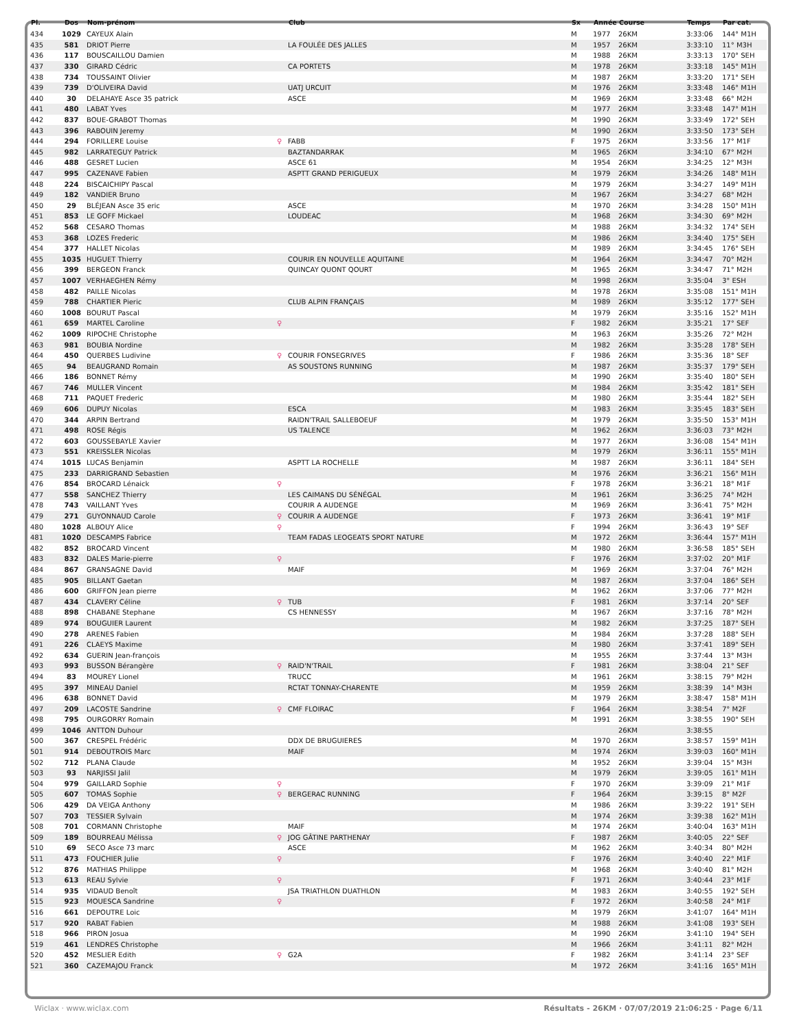| Pl. | Dos | Nom-prénom | | Club | Sx | Année | Course | Temps | Par cat. |
| --- | --- | --- | --- | --- | --- | --- | --- | --- | --- |
| 434 | 1029 | CAYEUX Alain | | | M | 1977 | 26KM | 3:33:06 | 144° M1H |
| 435 | 581 | DRIOT Pierre | | LA FOULÉE DES JALLES | M | 1957 | 26KM | 3:33:10 | 11° M3H |
| 436 | 117 | BOUSCAILLOU Damien | | | M | 1988 | 26KM | 3:33:13 | 170° SEH |
| 437 | 330 | GIRARD Cédric | | CA PORTETS | M | 1978 | 26KM | 3:33:18 | 145° M1H |
| 438 | 734 | TOUSSAINT Olivier | | | M | 1987 | 26KM | 3:33:20 | 171° SEH |
| 439 | 739 | D'OLIVEIRA David | | UATJ URCUIT | M | 1976 | 26KM | 3:33:48 | 146° M1H |
| 440 | 30 | DELAHAYE Asce 35 patrick | | ASCE | M | 1969 | 26KM | 3:33:48 | 66° M2H |
| 441 | 480 | LABAT Yves | | | M | 1977 | 26KM | 3:33:48 | 147° M1H |
| 442 | 837 | BOUE-GRABOT Thomas | | | M | 1990 | 26KM | 3:33:49 | 172° SEH |
| 443 | 396 | RABOUIN Jeremy | | | M | 1990 | 26KM | 3:33:50 | 173° SEH |
| 444 | 294 | FORILLERE Louise | ♀ | FABB | F | 1975 | 26KM | 3:33:56 | 17° M1F |
| 445 | 982 | LARRATEGUY Patrick | | BAZTANDARRAK | M | 1965 | 26KM | 3:34:10 | 67° M2H |
| 446 | 488 | GESRET Lucien | | ASCE 61 | M | 1954 | 26KM | 3:34:25 | 12° M3H |
| 447 | 995 | CAZENAVE Fabien | | ASPTT GRAND PERIGUEUX | M | 1979 | 26KM | 3:34:26 | 148° M1H |
| 448 | 224 | BISCAICHIPY Pascal | | | M | 1979 | 26KM | 3:34:27 | 149° M1H |
| 449 | 182 | VANDIER Bruno | | | M | 1967 | 26KM | 3:34:27 | 68° M2H |
| 450 | 29 | BLÉJEAN Asce 35 eric | | ASCE | M | 1970 | 26KM | 3:34:28 | 150° M1H |
| 451 | 853 | LE GOFF Mickael | | LOUDEAC | M | 1968 | 26KM | 3:34:30 | 69° M2H |
| 452 | 568 | CESARO Thomas | | | M | 1988 | 26KM | 3:34:32 | 174° SEH |
| 453 | 368 | LOZES Frederic | | | M | 1986 | 26KM | 3:34:40 | 175° SEH |
| 454 | 377 | HALLET Nicolas | | | M | 1989 | 26KM | 3:34:45 | 176° SEH |
| 455 | 1035 | HUGUET Thierry | | COURIR EN NOUVELLE AQUITAINE | M | 1964 | 26KM | 3:34:47 | 70° M2H |
| 456 | 399 | BERGEON Franck | | QUINCAY QUONT QOURT | M | 1965 | 26KM | 3:34:47 | 71° M2H |
| 457 | 1007 | VERHAEGHEN Rémy | | | M | 1998 | 26KM | 3:35:04 | 3° ESH |
| 458 | 482 | PAILLE Nicolas | | | M | 1978 | 26KM | 3:35:08 | 151° M1H |
| 459 | 788 | CHARTIER Pieric | | CLUB ALPIN FRANÇAIS | M | 1989 | 26KM | 3:35:12 | 177° SEH |
| 460 | 1008 | BOURUT Pascal | | | M | 1979 | 26KM | 3:35:16 | 152° M1H |
| 461 | 659 | MARTEL Caroline | ♀ | | F | 1982 | 26KM | 3:35:21 | 17° SEF |
| 462 | 1009 | RIPOCHE Christophe | | | M | 1963 | 26KM | 3:35:26 | 72° M2H |
| 463 | 981 | BOUBIA Nordine | | | M | 1982 | 26KM | 3:35:28 | 178° SEH |
| 464 | 450 | QUERBES Ludivine | ♀ | COURIR FONSEGRIVES | F | 1986 | 26KM | 3:35:36 | 18° SEF |
| 465 | 94 | BEAUGRAND Romain | | AS SOUSTONS RUNNING | M | 1987 | 26KM | 3:35:37 | 179° SEH |
| 466 | 186 | BONNET Rémy | | | M | 1990 | 26KM | 3:35:40 | 180° SEH |
| 467 | 746 | MULLER Vincent | | | M | 1984 | 26KM | 3:35:42 | 181° SEH |
| 468 | 711 | PAQUET Frederic | | | M | 1980 | 26KM | 3:35:44 | 182° SEH |
| 469 | 606 | DUPUY Nicolas | | ESCA | M | 1983 | 26KM | 3:35:45 | 183° SEH |
| 470 | 344 | ARPIN Bertrand | | RAIDN'TRAIL SALLEBOEUF | M | 1979 | 26KM | 3:35:50 | 153° M1H |
| 471 | 498 | ROSE Régis | | US TALENCE | M | 1962 | 26KM | 3:36:03 | 73° M2H |
| 472 | 603 | GOUSSEBAYLE Xavier | | | M | 1977 | 26KM | 3:36:08 | 154° M1H |
| 473 | 551 | KREISSLER Nicolas | | | M | 1979 | 26KM | 3:36:11 | 155° M1H |
| 474 | 1015 | LUCAS Benjamin | | ASPTT LA ROCHELLE | M | 1987 | 26KM | 3:36:11 | 184° SEH |
| 475 | 233 | DARRIGRAND Sebastien | | | M | 1976 | 26KM | 3:36:21 | 156° M1H |
| 476 | 854 | BROCARD Lénaick | ♀ | | F | 1978 | 26KM | 3:36:21 | 18° M1F |
| 477 | 558 | SANCHEZ Thierry | | LES CAIMANS DU SÉNÉGAL | M | 1961 | 26KM | 3:36:25 | 74° M2H |
| 478 | 743 | VAILLANT Yves | | COURIR A AUDENGE | M | 1969 | 26KM | 3:36:41 | 75° M2H |
| 479 | 271 | GUYONNAUD Carole | ♀ | COURIR A AUDENGE | F | 1973 | 26KM | 3:36:41 | 19° M1F |
| 480 | 1028 | ALBOUY Alice | ♀ | | F | 1994 | 26KM | 3:36:43 | 19° SEF |
| 481 | 1020 | DESCAMPS Fabrice | | TEAM FADAS LEOGEATS SPORT NATURE | M | 1972 | 26KM | 3:36:44 | 157° M1H |
| 482 | 852 | BROCARD Vincent | | | M | 1980 | 26KM | 3:36:58 | 185° SEH |
| 483 | 832 | DALES Marie-pierre | ♀ | | F | 1976 | 26KM | 3:37:02 | 20° M1F |
| 484 | 867 | GRANSAGNE David | | MAIF | M | 1969 | 26KM | 3:37:04 | 76° M2H |
| 485 | 905 | BILLANT Gaetan | | | M | 1987 | 26KM | 3:37:04 | 186° SEH |
| 486 | 600 | GRIFFON Jean pierre | | | M | 1962 | 26KM | 3:37:06 | 77° M2H |
| 487 | 434 | CLAVERY Céline | ♀ | TUB | F | 1981 | 26KM | 3:37:14 | 20° SEF |
| 488 | 898 | CHABANE Stephane | | CS HENNESSY | M | 1967 | 26KM | 3:37:16 | 78° M2H |
| 489 | 974 | BOUGUIER Laurent | | | M | 1982 | 26KM | 3:37:25 | 187° SEH |
| 490 | 278 | ARENES Fabien | | | M | 1984 | 26KM | 3:37:28 | 188° SEH |
| 491 | 226 | CLAEYS Maxime | | | M | 1980 | 26KM | 3:37:41 | 189° SEH |
| 492 | 634 | GUERIN Jean-françois | | | M | 1955 | 26KM | 3:37:44 | 13° M3H |
| 493 | 993 | BUSSON Bérangère | ♀ | RAID'N'TRAIL | F | 1981 | 26KM | 3:38:04 | 21° SEF |
| 494 | 83 | MOUREY Lionel | | TRUCC | M | 1961 | 26KM | 3:38:15 | 79° M2H |
| 495 | 397 | MINEAU Daniel | | RCTAT TONNAY-CHARENTE | M | 1959 | 26KM | 3:38:39 | 14° M3H |
| 496 | 638 | BONNET David | | | M | 1979 | 26KM | 3:38:47 | 158° M1H |
| 497 | 209 | LACOSTE Sandrine | ♀ | CMF FLOIRAC | F | 1964 | 26KM | 3:38:54 | 7° M2F |
| 498 | 795 | OURGORRY Romain | | | M | 1991 | 26KM | 3:38:55 | 190° SEH |
| 499 | 1046 | ANTTON Duhour | | | | | 26KM | 3:38:55 | |
| 500 | 367 | CRESPEL Frédéric | | DDX DE BRUGUIERES | M | 1970 | 26KM | 3:38:57 | 159° M1H |
| 501 | 914 | DEBOUTROIS Marc | | MAIF | M | 1974 | 26KM | 3:39:03 | 160° M1H |
| 502 | 712 | PLANA Claude | | | M | 1952 | 26KM | 3:39:04 | 15° M3H |
| 503 | 93 | NARJISSI Jalil | | | M | 1979 | 26KM | 3:39:05 | 161° M1H |
| 504 | 979 | GAILLARD Sophie | ♀ | | F | 1970 | 26KM | 3:39:09 | 21° M1F |
| 505 | 607 | TOMAS Sophie | ♀ | BERGERAC RUNNING | F | 1964 | 26KM | 3:39:15 | 8° M2F |
| 506 | 429 | DA VEIGA Anthony | | | M | 1986 | 26KM | 3:39:22 | 191° SEH |
| 507 | 703 | TESSIER Sylvain | | | M | 1974 | 26KM | 3:39:38 | 162° M1H |
| 508 | 701 | CORMANN Christophe | | MAIF | M | 1974 | 26KM | 3:40:04 | 163° M1H |
| 509 | 189 | BOURREAU Mélissa | ♀ | JOG GÂTINE PARTHENAY | F | 1987 | 26KM | 3:40:05 | 22° SEF |
| 510 | 69 | SECO Asce 73 marc | | ASCE | M | 1962 | 26KM | 3:40:34 | 80° M2H |
| 511 | 473 | FOUCHIER Julie | ♀ | | F | 1976 | 26KM | 3:40:40 | 22° M1F |
| 512 | 876 | MATHIAS Philippe | | | M | 1968 | 26KM | 3:40:40 | 81° M2H |
| 513 | 613 | REAU Sylvie | ♀ | | F | 1971 | 26KM | 3:40:44 | 23° M1F |
| 514 | 935 | VIDAUD Benoît | | JSA TRIATHLON DUATHLON | M | 1983 | 26KM | 3:40:55 | 192° SEH |
| 515 | 923 | MOUESCA Sandrine | ♀ | | F | 1972 | 26KM | 3:40:58 | 24° M1F |
| 516 | 661 | DEPOUTRE Loic | | | M | 1979 | 26KM | 3:41:07 | 164° M1H |
| 517 | 920 | RABAT Fabien | | | M | 1988 | 26KM | 3:41:08 | 193° SEH |
| 518 | 966 | PIRON Josua | | | M | 1990 | 26KM | 3:41:10 | 194° SEH |
| 519 | 461 | LENDRES Christophe | | | M | 1966 | 26KM | 3:41:11 | 82° M2H |
| 520 | 452 | MESLIER Edith | ♀ | G2A | F | 1982 | 26KM | 3:41:14 | 23° SEF |
| 521 | 360 | CAZEMAJOU Franck | | | M | 1972 | 26KM | 3:41:16 | 165° M1H |
Wiclax · www.wiclax.com Résultats - 26KM · 07/07/2019 21:06:25 · Page 6/11